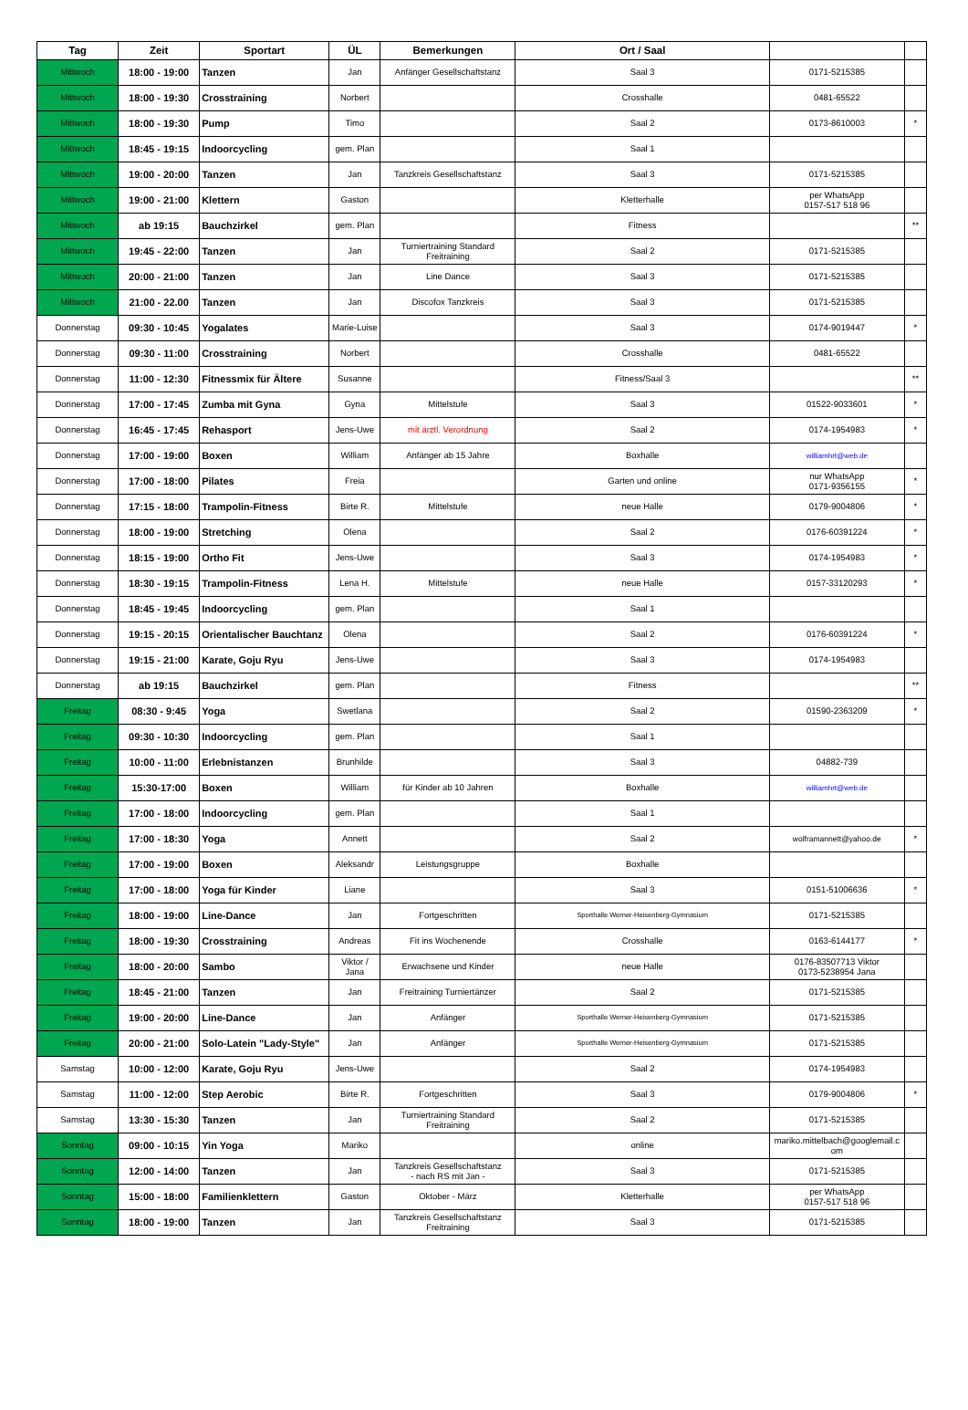| Tag | Zeit | Sportart | ÜL | Bemerkungen | Ort / Saal | | |
| --- | --- | --- | --- | --- | --- | --- | --- |
| Mittwoch | 18:00 - 19:00 | Tanzen | Jan | Anfänger Gesellschaftstanz | Saal 3 | 0171-5215385 | |
| Mittwoch | 18:00 - 19:30 | Crosstraining | Norbert | | Crosshalle | 0481-65522 | |
| Mittwoch | 18:00 - 19:30 | Pump | Timo | | Saal 2 | 0173-8610003 | * |
| Mittwoch | 18:45 - 19:15 | Indoorcycling | gem. Plan | | Saal 1 | | |
| Mittwoch | 19:00 - 20:00 | Tanzen | Jan | Tanzkreis Gesellschaftstanz | Saal 3 | 0171-5215385 | |
| Mittwoch | 19:00 - 21:00 | Klettern | Gaston | | Kletterhalle | per WhatsApp 0157-517 518 96 | |
| Mittwoch | ab 19:15 | Bauchzirkel | gem. Plan | | Fitness | | ** |
| Mittwoch | 19:45 - 22:00 | Tanzen | Jan | Turniertraining Standard Freitraining | Saal 2 | 0171-5215385 | |
| Mittwoch | 20:00 - 21:00 | Tanzen | Jan | Line Dance | Saal 3 | 0171-5215385 | |
| Mittwoch | 21:00 - 22.00 | Tanzen | Jan | Discofox Tanzkreis | Saal 3 | 0171-5215385 | |
| Donnerstag | 09:30 - 10:45 | Yogalates | Marie-Luise | | Saal 3 | 0174-9019447 | * |
| Donnerstag | 09:30 - 11:00 | Crosstraining | Norbert | | Crosshalle | 0481-65522 | |
| Donnerstag | 11:00 - 12:30 | Fitnessmix für Ältere | Susanne | | Fitness/Saal 3 | | ** |
| Donnerstag | 17:00 - 17:45 | Zumba mit Gyna | Gyna | Mittelstufe | Saal 3 | 01522-9033601 | * |
| Donnerstag | 16:45 - 17:45 | Rehasport | Jens-Uwe | mit ärztl. Verordnung | Saal 2 | 0174-1954983 | * |
| Donnerstag | 17:00 - 19:00 | Boxen | William | Anfänger ab 15 Jahre | Boxhalle | williamhrt@web.de | |
| Donnerstag | 17:00 - 18:00 | Pilates | Freia | | Garten und online | nur WhatsApp 0171-9356155 | * |
| Donnerstag | 17:15 - 18:00 | Trampolin-Fitness | Birte R. | Mittelstufe | neue Halle | 0179-9004806 | * |
| Donnerstag | 18:00 - 19:00 | Stretching | Olena | | Saal 2 | 0176-60391224 | * |
| Donnerstag | 18:15 - 19:00 | Ortho Fit | Jens-Uwe | | Saal 3 | 0174-1954983 | * |
| Donnerstag | 18:30 - 19:15 | Trampolin-Fitness | Lena H. | Mittelstufe | neue Halle | 0157-33120293 | * |
| Donnerstag | 18:45 - 19:45 | Indoorcycling | gem. Plan | | Saal 1 | | |
| Donnerstag | 19:15 - 20:15 | Orientalischer Bauchtanz | Olena | | Saal 2 | 0176-60391224 | * |
| Donnerstag | 19:15 - 21:00 | Karate, Goju Ryu | Jens-Uwe | | Saal 3 | 0174-1954983 | |
| Donnerstag | ab 19:15 | Bauchzirkel | gem. Plan | | Fitness | | ** |
| Freitag | 08:30 - 9:45 | Yoga | Swetlana | | Saal 2 | 01590-2363209 | * |
| Freitag | 09:30 - 10:30 | Indoorcycling | gem. Plan | | Saal 1 | | |
| Freitag | 10:00 - 11:00 | Erlebnistanzen | Brunhilde | | Saal 3 | 04882-739 | |
| Freitag | 15:30-17:00 | Boxen | William | für Kinder ab 10 Jahren | Boxhalle | williamhrt@web.de | |
| Freitag | 17:00 - 18:00 | Indoorcycling | gem. Plan | | Saal 1 | | |
| Freitag | 17:00 - 18:30 | Yoga | Annett | | Saal 2 | wolframannett@yahoo.de | * |
| Freitag | 17:00 - 19:00 | Boxen | Aleksandr | Leistungsgruppe | Boxhalle | | |
| Freitag | 17:00 - 18:00 | Yoga für Kinder | Liane | | Saal 3 | 0151-51006636 | * |
| Freitag | 18:00 - 19:00 | Line-Dance | Jan | Fortgeschritten | Sporthalle Werner-Heisenberg-Gymnasium | 0171-5215385 | |
| Freitag | 18:00 - 19:30 | Crosstraining | Andreas | Fit ins Wochenende | Crosshalle | 0163-6144177 | * |
| Freitag | 18:00 - 20:00 | Sambo | Viktor / Jana | Erwachsene und Kinder | neue Halle | 0176-83507713 Viktor 0173-5238954 Jana | |
| Freitag | 18:45 - 21:00 | Tanzen | Jan | Freitraining Turniertänzer | Saal 2 | 0171-5215385 | |
| Freitag | 19:00 - 20:00 | Line-Dance | Jan | Anfänger | Sporthalle Werner-Heisenberg-Gymnasium | 0171-5215385 | |
| Freitag | 20:00 - 21:00 | Solo-Latein "Lady-Style" | Jan | Anfänger | Sporthalle Werner-Heisenberg-Gymnasium | 0171-5215385 | |
| Samstag | 10:00 - 12:00 | Karate, Goju Ryu | Jens-Uwe | | Saal 2 | 0174-1954983 | |
| Samstag | 11:00 - 12:00 | Step Aerobic | Birte R. | Fortgeschritten | Saal 3 | 0179-9004806 | * |
| Samstag | 13:30 - 15:30 | Tanzen | Jan | Turniertraining Standard Freitraining | Saal 2 | 0171-5215385 | |
| Sonntag | 09:00 - 10:15 | Yin Yoga | Mariko | | online | mariko.mittelbach@googlemail.c om | |
| Sonntag | 12:00 - 14:00 | Tanzen | Jan | Tanzkreis Gesellschaftstanz - nach RS mit Jan - | Saal 3 | 0171-5215385 | |
| Sonntag | 15:00 - 18:00 | Familienklettern | Gaston | Oktober - März | Kletterhalle | per WhatsApp 0157-517 518 96 | |
| Sonntag | 18:00 - 19:00 | Tanzen | Jan | Tanzkreis Gesellschaftstanz Freitraining | Saal 3 | 0171-5215385 | |